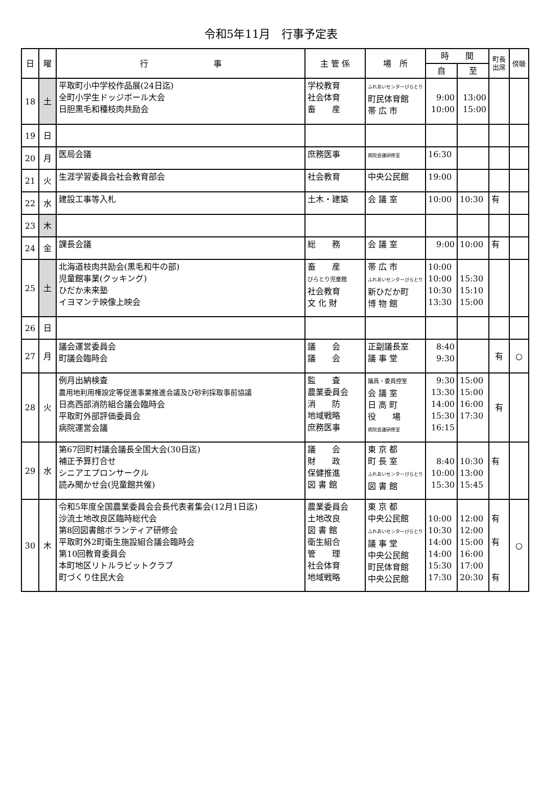令和5年11月　行事予定表
| 日 | 曜 | 行 事 | 主 管 係 | 場 所 | 時 間 | | 町長 出席 | 傍聴 |
| --- | --- | --- | --- | --- | --- | --- | --- | --- |
| | | | | | 自 | 至 | | |
| 18 | 土 | 平取町小中学校作品展(24日迄) 全町小学生ドッジボール大会 日胆黒毛和種枝肉共励会 | 学校教育 社会体育 畜 産 | ふれあいセンターびらとり 町民体育館 帯 広 市 | 9:00 10:00 | 13:00 15:00 | | |
| 19 | 日 | | | | | | | |
| 20 | 月 | 医局会議 | 庶務医事 | 病院会議研修室 | 16:30 | | | |
| 21 | 火 | 生涯学習委員会社会教育部会 | 社会教育 | 中央公民館 | 19:00 | | | |
| 22 | 水 | 建設工事等入札 | 土木・建築 | 会 議 室 | 10:00 | 10:30 | 有 | |
| 23 | 木 | | | | | | | |
| 24 | 金 | 課長会議 | 総 務 | 会 議 室 | 9:00 | 10:00 | 有 | |
| 25 | 土 | 北海道枝肉共励会(黒毛和牛の部) 児童館事業(クッキング) ひだか未来塾 イヨマンテ映像上映会 | 畜 産 びらとり児童館 社会教育 文 化 財 | 帯 広 市 ふれあいセンターびらとり 新ひだか町 博 物 館 | 10:00 10:00 10:30 13:30 | 15:30 15:10 15:00 | | |
| 26 | 日 | | | | | | | |
| 27 | 月 | 議会運営委員会 町議会臨時会 | 議 会 議 会 | 正副議長室 議 事 堂 | 8:40 9:30 | | 有 | ○ |
| 28 | 火 | 例月出納検査 農用地利用権設定等促進事業推進会議及び砂利採取事前協議 日高西部消防組合議会臨時会 平取町外部評価委員会 病院運営会議 | 監 査 農業委員会 消 防 地域戦略 庶務医事 | 議員・委員控室 会 議 室 日 高 町 役 場 病院会議研修室 | 9:30 13:30 14:00 15:30 16:15 | 15:00 15:00 16:00 17:30 | 有 | |
| 29 | 水 | 第67回町村議会議長全国大会(30日迄) 補正予算打合せ シニアエプロンサークル 読み聞かせ会(児童館共催) | 議 会 財 政 保健推進 図 書 館 | 東 京 都 町 長 室 ふれあいセンターびらとり 図 書 館 | 8:40 10:00 15:30 | 10:30 13:00 15:45 | 有 | |
| 30 | 木 | 令和5年度全国農業委員会会長代表者集会(12月1日迄) 沙流土地改良区臨時総代会 第8回図書館ボランティア研修会 平取町外2町衛生施設組合議会臨時会 第10回教育委員会 本町地区リトルラビットクラブ 町づくり住民大会 | 農業委員会 土地改良 図 書 館 衛生組合 管 理 社会体育 地域戦略 | 東 京 都 中央公民館 ふれあいセンターびらとり 議 事 堂 中央公民館 町民体育館 中央公民館 | 10:00 10:30 14:00 14:00 15:30 17:30 | 12:00 12:00 15:00 16:00 17:00 20:30 | 有 有 有 | ○ |